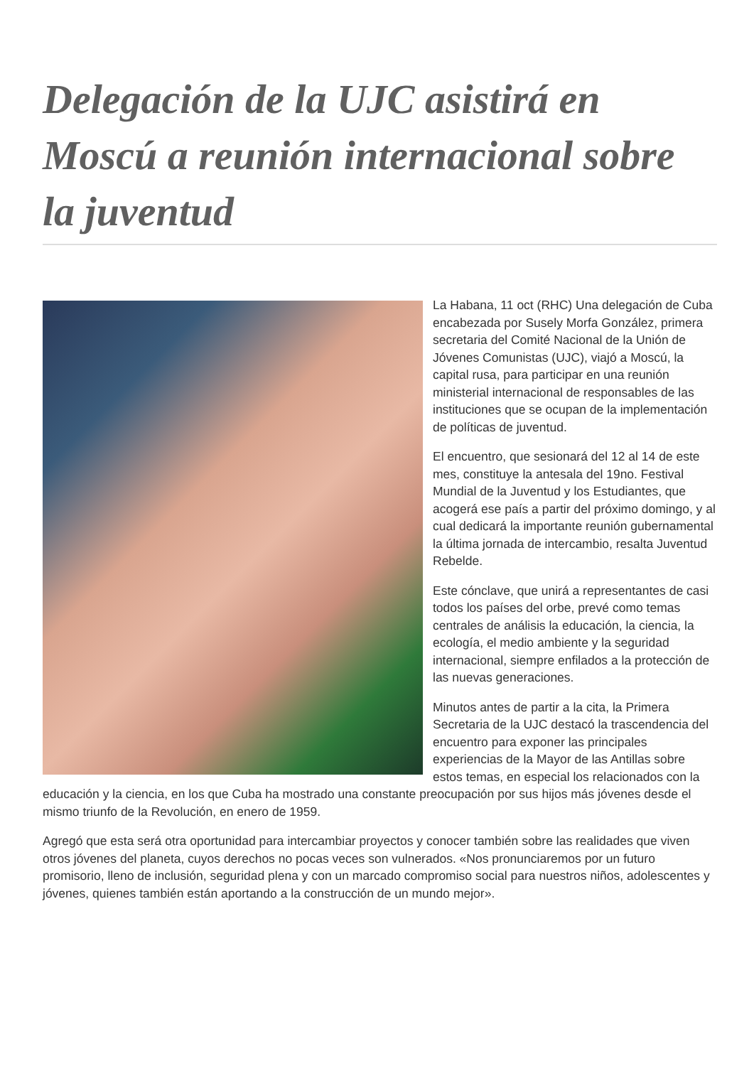Delegación de la UJC asistirá en Moscú a reunión internacional sobre la juventud
La Habana, 11 oct (RHC) Una delegación de Cuba encabezada por Susely Morfa González, primera secretaria del Comité Nacional de la Unión de Jóvenes Comunistas (UJC), viajó a Moscú, la capital rusa, para participar en una reunión ministerial internacional de responsables de las instituciones que se ocupan de la implementación de políticas de juventud.
El encuentro, que sesionará del 12 al 14 de este mes, constituye la antesala del 19no. Festival Mundial de la Juventud y los Estudiantes, que acogerá ese país a partir del próximo domingo, y al cual dedicará la importante reunión gubernamental la última jornada de intercambio, resalta Juventud Rebelde.
Este cónclave, que unirá a representantes de casi todos los países del orbe, prevé como temas centrales de análisis la educación, la ciencia, la ecología, el medio ambiente y la seguridad internacional, siempre enfilados a la protección de las nuevas generaciones.
Minutos antes de partir a la cita, la Primera Secretaria de la UJC destacó la trascendencia del encuentro para exponer las principales experiencias de la Mayor de las Antillas sobre estos temas, en especial los relacionados con la educación y la ciencia, en los que Cuba ha mostrado una constante preocupación por sus hijos más jóvenes desde el mismo triunfo de la Revolución, en enero de 1959.
Agregó que esta será otra oportunidad para intercambiar proyectos y conocer también sobre las realidades que viven otros jóvenes del planeta, cuyos derechos no pocas veces son vulnerados. «Nos pronunciaremos por un futuro promisorio, lleno de inclusión, seguridad plena y con un marcado compromiso social para nuestros niños, adolescentes y jóvenes, quienes también están aportando a la construcción de un mundo mejor».